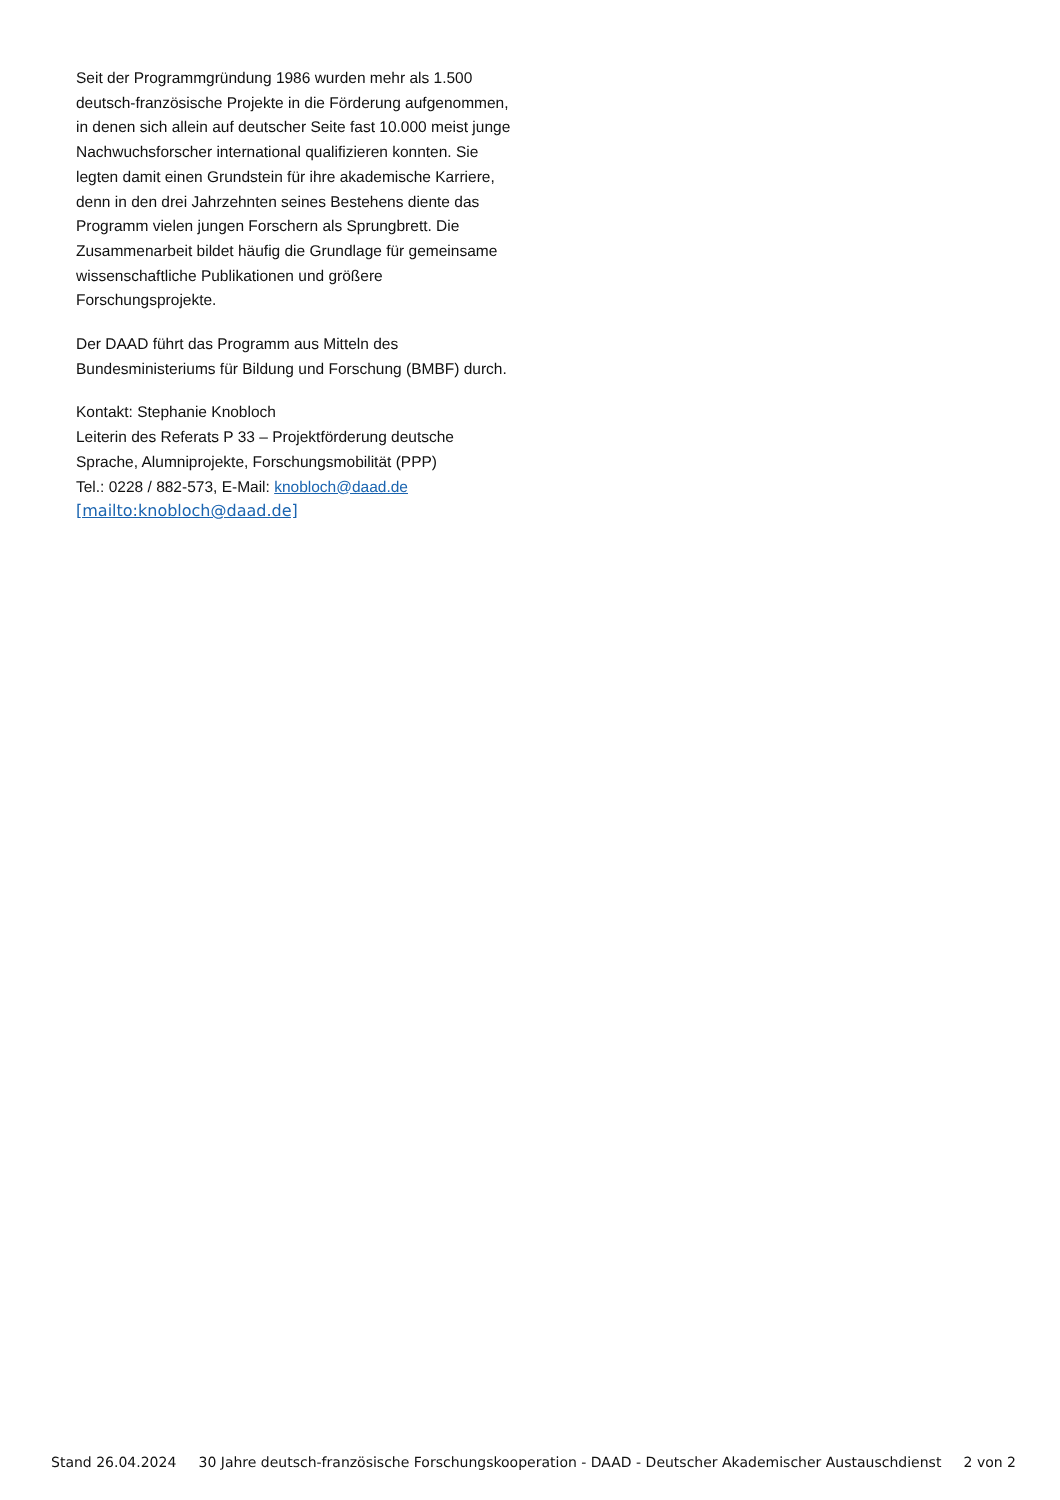Seit der Programmgründung 1986 wurden mehr als 1.500 deutsch-französische Projekte in die Förderung aufgenommen, in denen sich allein auf deutscher Seite fast 10.000 meist junge Nachwuchsforscher international qualifizieren konnten. Sie legten damit einen Grundstein für ihre akademische Karriere, denn in den drei Jahrzehnten seines Bestehens diente das Programm vielen jungen Forschern als Sprungbrett. Die Zusammenarbeit bildet häufig die Grundlage für gemeinsame wissenschaftliche Publikationen und größere Forschungsprojekte.
Der DAAD führt das Programm aus Mitteln des Bundesministeriums für Bildung und Forschung (BMBF) durch.
Kontakt: Stephanie Knobloch
Leiterin des Referats P 33 – Projektförderung deutsche Sprache, Alumniprojekte, Forschungsmobilität (PPP)
Tel.: 0228 / 882-573, E-Mail: knobloch@daad.de
[mailto:knobloch@daad.de]
Stand 26.04.2024 30 Jahre deutsch-französische Forschungskooperation - DAAD - Deutscher Akademischer Austauschdienst 2 von 2